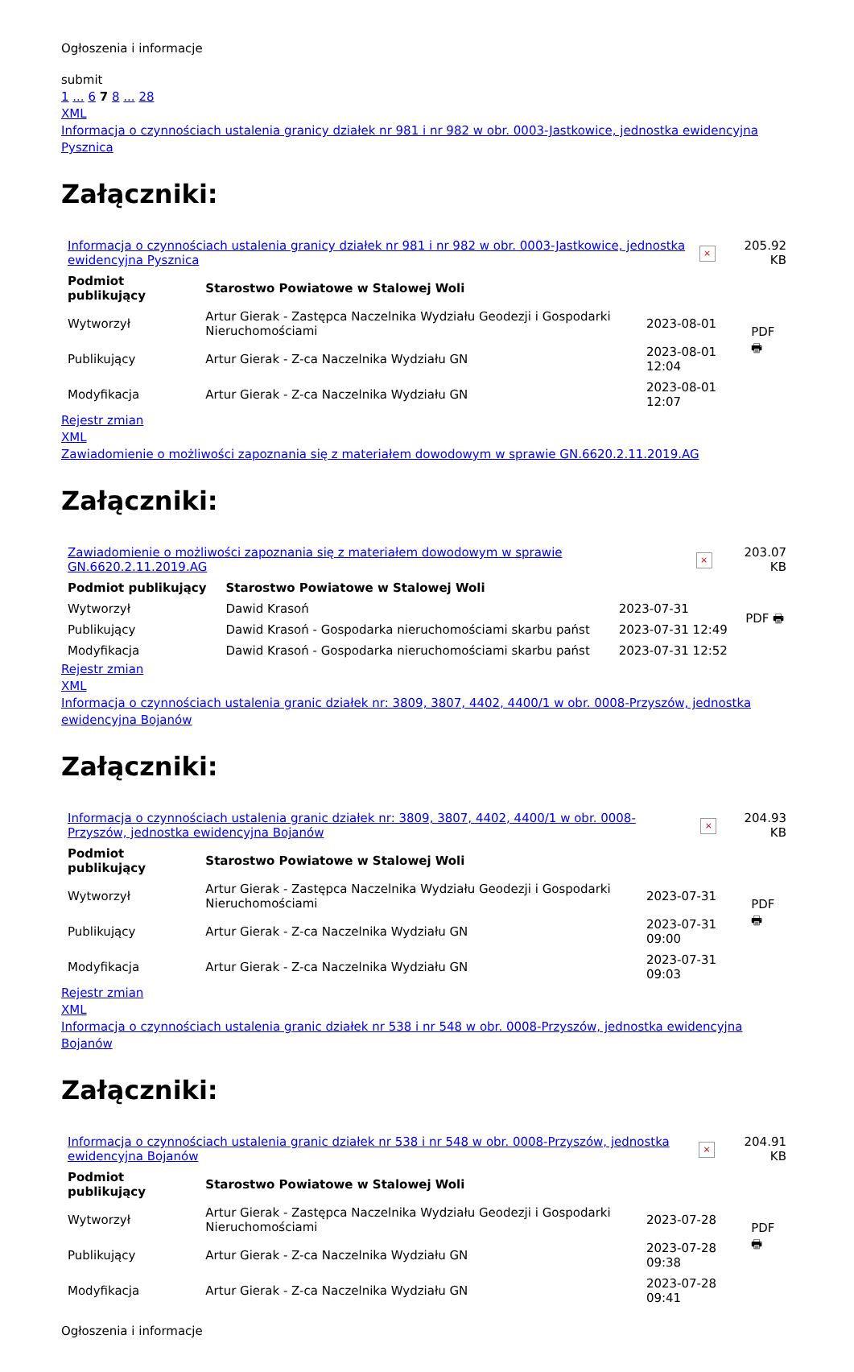Ogłoszenia i informacje
submit
1 ... 6 7 8 ... 28
XML
Informacja o czynnościach ustalenia granicy działek nr 981 i nr 982 w obr. 0003-Jastkowice, jednostka ewidencyjna Pysznica
Załączniki:
| Informacja o czynnościach ustalenia granicy działek nr 981 i nr 982 w obr. 0003-Jastkowice, jednostka ewidencyjna Pysznica | × | 205.92 KB |
| Podmiot publikujący | Starostwo Powiatowe w Stalowej Woli | | PDF 🖶 |
| Wytworzył | Artur Gierak - Zastępca Naczelnika Wydziału Geodezji i Gospodarki Nieruchomościami | 2023-08-01 | |
| Publikujący | Artur Gierak - Z-ca Naczelnika Wydziału GN | 2023-08-01 12:04 | |
| Modyfikacja | Artur Gierak - Z-ca Naczelnika Wydziału GN | 2023-08-01 12:07 | |
Rejestr zmian
XML
Zawiadomienie o możliwości zapoznania się z materiałem dowodowym w sprawie GN.6620.2.11.2019.AG
Załączniki:
| Zawiadomienie o możliwości zapoznania się z materiałem dowodowym w sprawie GN.6620.2.11.2019.AG | × | 203.07 KB |
| Podmiot publikujący | Starostwo Powiatowe w Stalowej Woli | | PDF 🖶 |
| Wytworzył | Dawid Krasoń | 2023-07-31 | |
| Publikujący | Dawid Krasoń - Gospodarka nieruchomościami skarbu państ | 2023-07-31 12:49 | |
| Modyfikacja | Dawid Krasoń - Gospodarka nieruchomościami skarbu państ | 2023-07-31 12:52 | |
Rejestr zmian
XML
Informacja o czynnościach ustalenia granic działek nr: 3809, 3807, 4402, 4400/1 w obr. 0008-Przyszów, jednostka ewidencyjna Bojanów
Załączniki:
| Informacja o czynnościach ustalenia granic działek nr: 3809, 3807, 4402, 4400/1 w obr. 0008-Przyszów, jednostka ewidencyjna Bojanów | × | 204.93 KB |
| Podmiot publikujący | Starostwo Powiatowe w Stalowej Woli | | PDF 🖶 |
| Wytworzył | Artur Gierak - Zastępca Naczelnika Wydziału Geodezji i Gospodarki Nieruchomościami | 2023-07-31 | |
| Publikujący | Artur Gierak - Z-ca Naczelnika Wydziału GN | 2023-07-31 09:00 | |
| Modyfikacja | Artur Gierak - Z-ca Naczelnika Wydziału GN | 2023-07-31 09:03 | |
Rejestr zmian
XML
Informacja o czynnościach ustalenia granic działek nr 538 i nr 548 w obr. 0008-Przyszów, jednostka ewidencyjna Bojanów
Załączniki:
| Informacja o czynnościach ustalenia granic działek nr 538 i nr 548 w obr. 0008-Przyszów, jednostka ewidencyjna Bojanów | × | 204.91 KB |
| Podmiot publikujący | Starostwo Powiatowe w Stalowej Woli | | PDF 🖶 |
| Wytworzył | Artur Gierak - Zastępca Naczelnika Wydziału Geodezji i Gospodarki Nieruchomościami | 2023-07-28 | |
| Publikujący | Artur Gierak - Z-ca Naczelnika Wydziału GN | 2023-07-28 09:38 | |
| Modyfikacja | Artur Gierak - Z-ca Naczelnika Wydziału GN | 2023-07-28 09:41 | |
Ogłoszenia i informacje